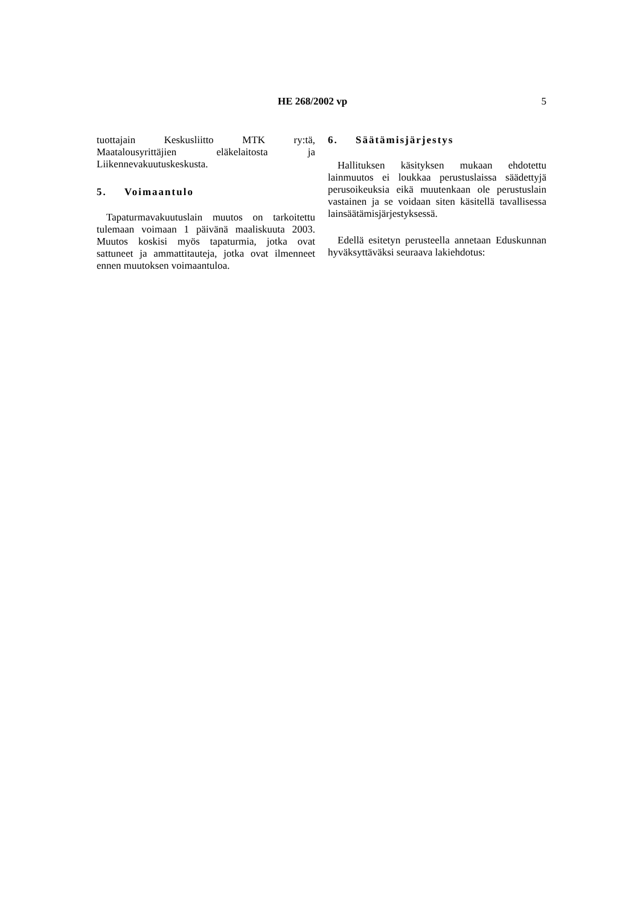HE 268/2002 vp 5
tuottajain Keskusliitto MTK ry:tä, Maatalousyrittäjien eläkelaitosta ja Liikennevakuutuskeskusta.
5. Voimaantulo
Tapaturmavakuutuslain muutos on tarkoitettu tulemaan voimaan 1 päivänä maaliskuuta 2003. Muutos koskisi myös tapaturmia, jotka ovat sattuneet ja ammattitauteja, jotka ovat ilmenneet ennen muutoksen voimaantuloa.
6. Säätämisjärjestys
Hallituksen käsityksen mukaan ehdotettu lainmuutos ei loukkaa perustuslaissa säädettyjä perusoikeuksia eikä muutenkaan ole perustuslain vastainen ja se voidaan siten käsitellä tavallisessa lainsäätämisjärjestyksessä.
Edellä esitetyn perusteella annetaan Eduskunnan hyväksyttäväksi seuraava lakiehdotus: